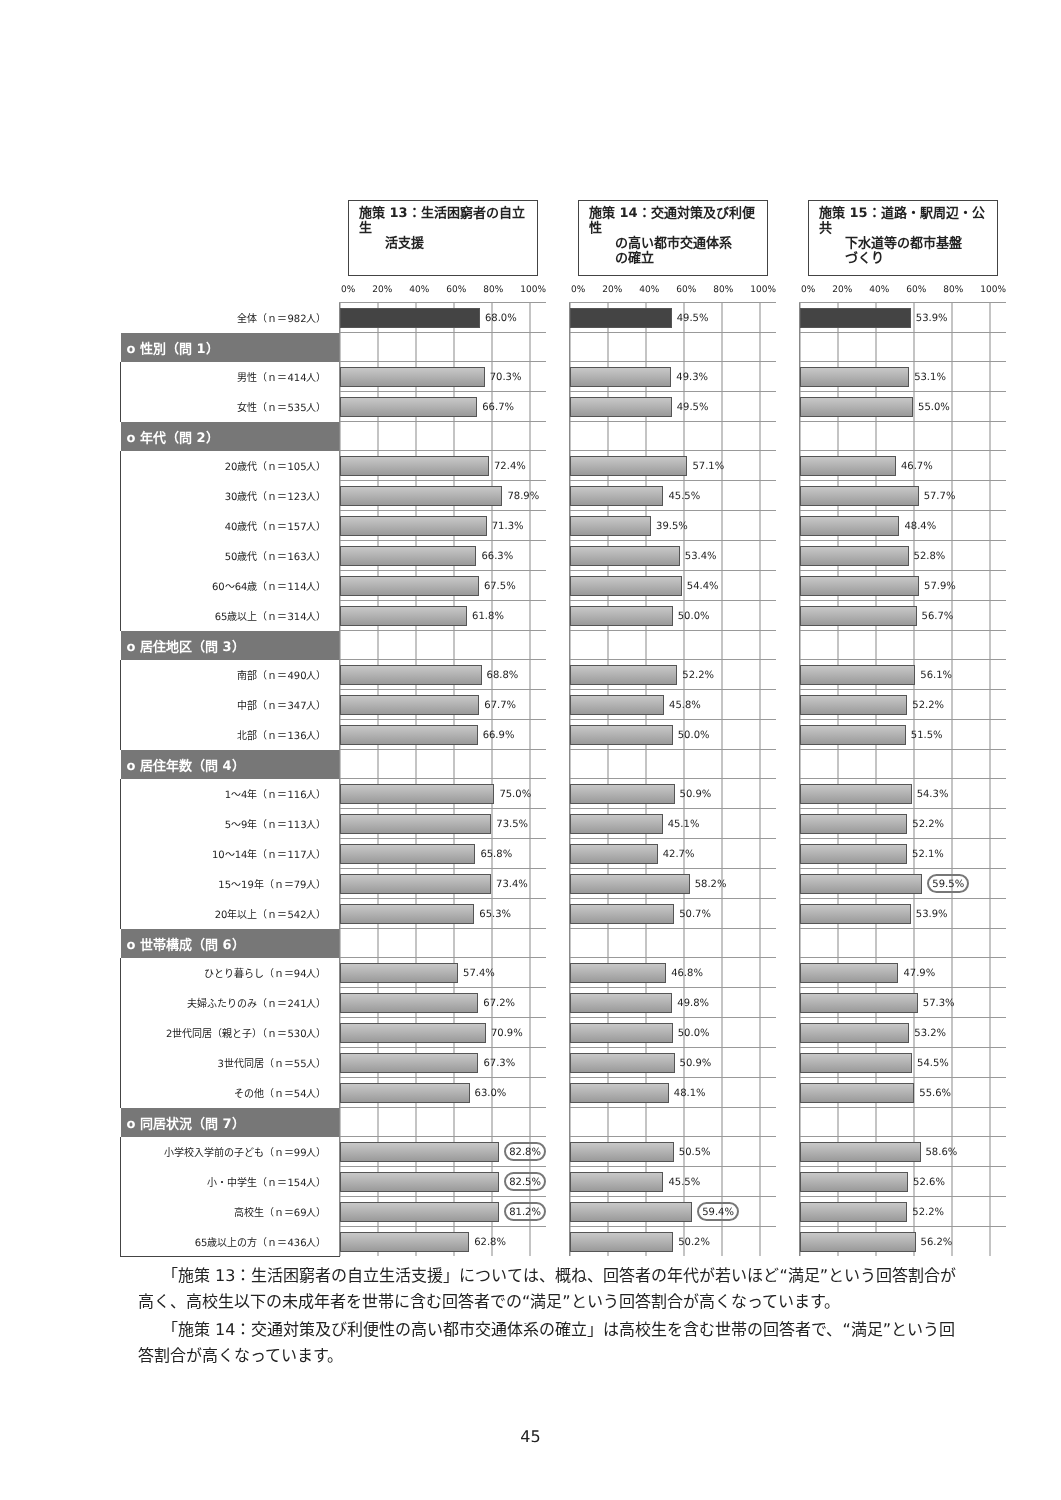| | 施策 13：生活困窮者の自立生 活支援 | | 施策 14：交通対策及び利便性 の高い都市交通体系 の確立 | | 施策 15：道路・駅周辺・公共 下水道等の都市基盤 づくり |
| --- | --- | --- | --- | --- | --- |
| | 0% 20% 40% 60% 80% 100% | | 0% 20% 40% 60% 80% 100% | | 0% 20% 40% 60% 80% 100% |
| 全体（ｎ＝982人） | 68.0% | | 49.5% | | 53.9% |
| o 性別（問 1） | | | | | |
| 男性（ｎ＝414人） | 70.3% | | 49.3% | | 53.1% |
| 女性（ｎ＝535人） | 66.7% | | 49.5% | | 55.0% |
| o 年代（問 2） | | | | | |
| 20歳代（ｎ＝105人） | 72.4% | | 57.1% | | 46.7% |
| 30歳代（ｎ＝123人） | 78.9% | | 45.5% | | 57.7% |
| 40歳代（ｎ＝157人） | 71.3% | | 39.5% | | 48.4% |
| 50歳代（ｎ＝163人） | 66.3% | | 53.4% | | 52.8% |
| 60～64歳（ｎ＝114人） | 67.5% | | 54.4% | | 57.9% |
| 65歳以上（ｎ＝314人） | 61.8% | | 50.0% | | 56.7% |
| o 居住地区（問 3） | | | | | |
| 南部（ｎ＝490人） | 68.8% | | 52.2% | | 56.1% |
| 中部（ｎ＝347人） | 67.7% | | 45.8% | | 52.2% |
| 北部（ｎ＝136人） | 66.9% | | 50.0% | | 51.5% |
| o 居住年数（問 4） | | | | | |
| 1～4年（ｎ＝116人） | 75.0% | | 50.9% | | 54.3% |
| 5～9年（ｎ＝113人） | 73.5% | | 45.1% | | 52.2% |
| 10～14年（ｎ＝117人） | 65.8% | | 42.7% | | 52.1% |
| 15～19年（ｎ＝79人） | 73.4% | | 58.2% | | 59.5% |
| 20年以上（ｎ＝542人） | 65.3% | | 50.7% | | 53.9% |
| o 世帯構成（問 6） | | | | | |
| ひとり暮らし（ｎ＝94人） | 57.4% | | 46.8% | | 47.9% |
| 夫婦ふたりのみ（ｎ＝241人） | 67.2% | | 49.8% | | 57.3% |
| 2世代同居（親と子）（ｎ＝530人） | 70.9% | | 50.0% | | 53.2% |
| 3世代同居（ｎ＝55人） | 67.3% | | 50.9% | | 54.5% |
| その他（ｎ＝54人） | 63.0% | | 48.1% | | 55.6% |
| o 同居状況（問 7） | | | | | |
| 小学校入学前の子ども（ｎ＝99人） | 82.8% | | 50.5% | | 58.6% |
| 小・中学生（ｎ＝154人） | 82.5% | | 45.5% | | 52.6% |
| 高校生（ｎ＝69人） | 81.2% | | 59.4% | | 52.2% |
| 65歳以上の方（ｎ＝436人） | 62.8% | | 50.2% | | 56.2% |
「施策 13：生活困窮者の自立生活支援」については、概ね、回答者の年代が若いほど“満足”という回答割合が高く、高校生以下の未成年者を世帯に含む回答者での“満足”という回答割合が高くなっています。
「施策 14：交通対策及び利便性の高い都市交通体系の確立」は高校生を含む世帯の回答者で、“満足”という回答割合が高くなっています。
45